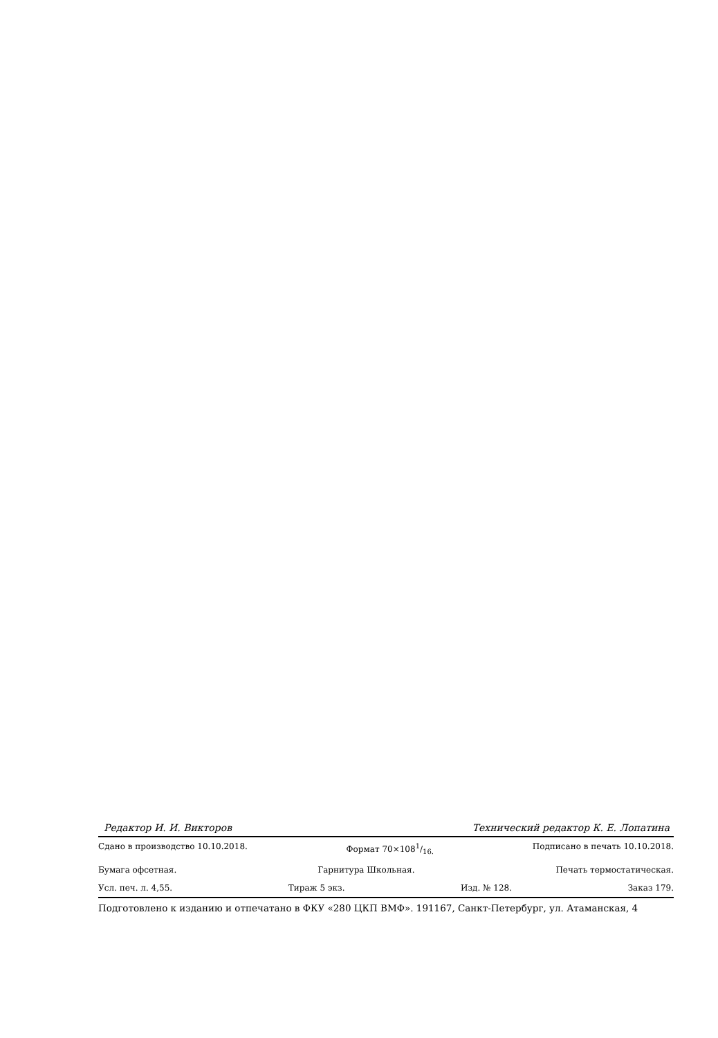Редактор И. И. Викторов Технический редактор К. Е. Лопатина
Сдано в производство 10.10.2018. Формат 70×1081/16. Подписано в печать 10.10.2018.
Бумага офсетная. Гарнитура Школьная. Печать термостатическая.
Усл. печ. л. 4,55. Тираж 5 экз. Изд. № 128. Заказ 179.
Подготовлено к изданию и отпечатано в ФКУ «280 ЦКП ВМФ». 191167, Санкт-Петербург, ул. Атаманская, 4